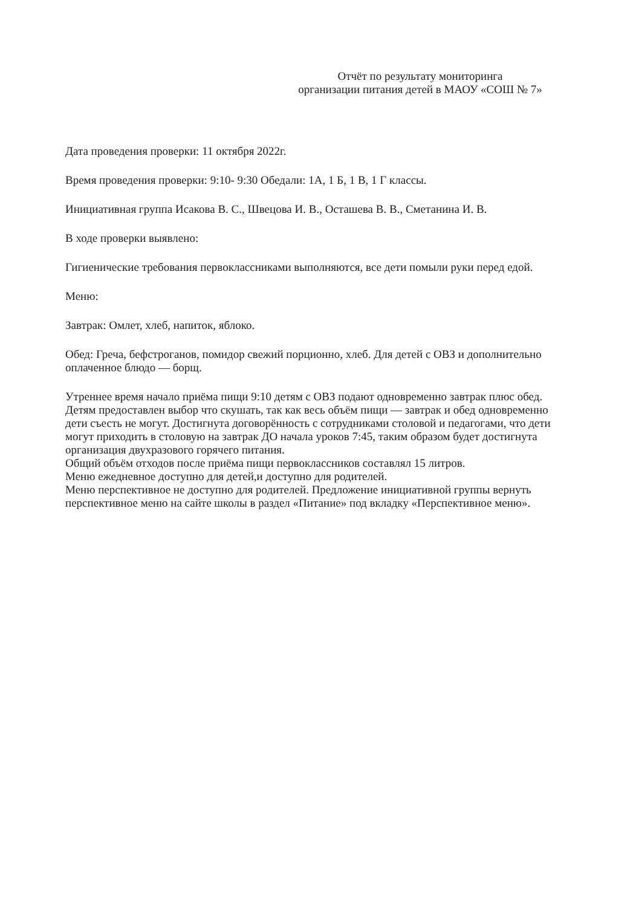Отчёт по результату мониторинга
организации питания детей в МАОУ «СОШ № 7»
Дата проведения проверки: 11 октября 2022г.
Время проведения проверки: 9:10- 9:30 Обедали: 1А, 1 Б, 1 В, 1 Г классы.
Инициативная группа Исакова В. С., Швецова И. В., Осташева В. В., Сметанина И. В.
В ходе проверки выявлено:
Гигиенические требования первоклассниками выполняются, все дети помыли руки перед едой.
Меню:
Завтрак: Омлет, хлеб, напиток, яблоко.
Обед: Греча, бефстроганов, помидор свежий порционно, хлеб. Для детей с ОВЗ и дополнительно оплаченное блюдо — борщ.
Утреннее время начало приёма пищи 9:10 детям с ОВЗ подают одновременно завтрак плюс обед. Детям предоставлен выбор что скушать, так как весь объём пищи — завтрак и обед одновременно дети съесть не могут. Достигнута договорённость с сотрудниками столовой и педагогами, что дети могут приходить в столовую на завтрак ДО начала уроков 7:45, таким образом будет достигнута организация двухразового горячего питания.
Общий объём отходов после приёма пищи первоклассников составлял 15 литров.
Меню ежедневное доступно для детей,и доступно для родителей.
Меню перспективное не доступно для родителей. Предложение инициативной группы вернуть перспективное меню на сайте школы в раздел «Питание» под вкладку «Перспективное меню».